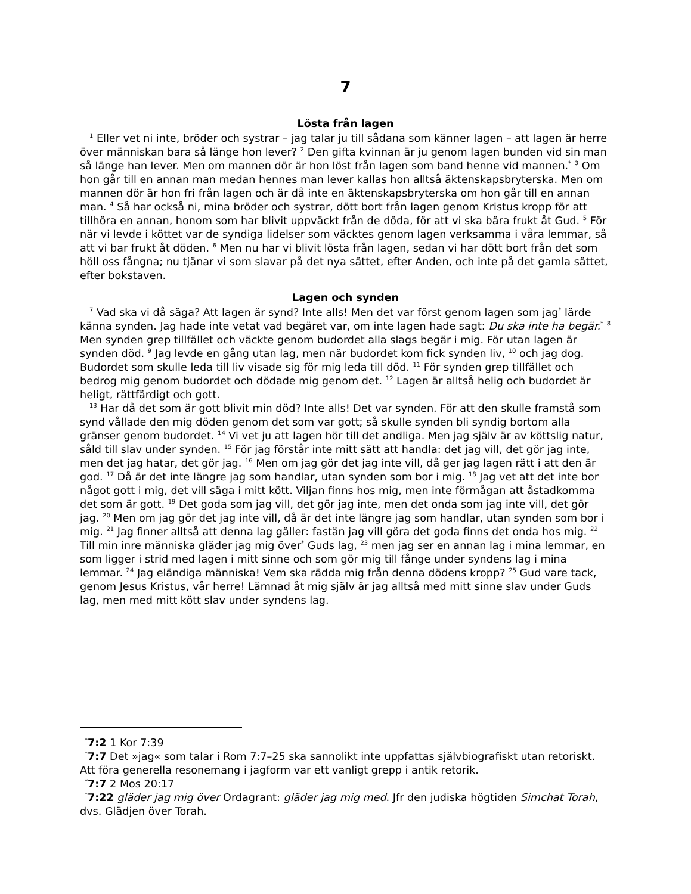7
Lösta från lagen
<sup>1</sup> Eller vet ni inte, bröder och systrar – jag talar ju till sådana som känner lagen – att lagen är herre över människan bara så länge hon lever? <sup>2</sup> Den gifta kvinnan är ju genom lagen bunden vid sin man så länge han lever. Men om mannen dör är hon löst från lagen som band henne vid mannen.<sup>*</sup> <sup>3</sup> Om hon går till en annan man medan hennes man lever kallas hon alltså äktenskapsbryterska. Men om mannen dör är hon fri från lagen och är då inte en äktenskapsbryterska om hon går till en annan man. <sup>4</sup> Så har också ni, mina bröder och systrar, dött bort från lagen genom Kristus kropp för att tillhöra en annan, honom som har blivit uppväckt från de döda, för att vi ska bära frukt åt Gud. <sup>5</sup> För när vi levde i köttet var de syndiga lidelser som väcktes genom lagen verksamma i våra lemmar, så att vi bar frukt åt döden. <sup>6</sup> Men nu har vi blivit lösta från lagen, sedan vi har dött bort från det som höll oss fångna; nu tjänar vi som slavar på det nya sättet, efter Anden, och inte på det gamla sättet, efter bokstaven.
Lagen och synden
<sup>7</sup> Vad ska vi då säga? Att lagen är synd? Inte alls! Men det var först genom lagen som jag<sup>*</sup> lärde känna synden. Jag hade inte vetat vad begäret var, om inte lagen hade sagt: Du ska inte ha begär.<sup>*</sup> <sup>8</sup> Men synden grep tillfället och väckte genom budordet alla slags begär i mig. För utan lagen är synden död. <sup>9</sup> Jag levde en gång utan lag, men när budordet kom fick synden liv, <sup>10</sup> och jag dog. Budordet som skulle leda till liv visade sig för mig leda till död. <sup>11</sup> För synden grep tillfället och bedrog mig genom budordet och dödade mig genom det. <sup>12</sup> Lagen är alltså helig och budordet är heligt, rättfärdigt och gott.
<sup>13</sup> Har då det som är gott blivit min död? Inte alls! Det var synden. För att den skulle framstå som synd vållade den mig döden genom det som var gott; så skulle synden bli syndig bortom alla gränser genom budordet. <sup>14</sup> Vi vet ju att lagen hör till det andliga. Men jag själv är av köttslig natur, såld till slav under synden. <sup>15</sup> För jag förstår inte mitt sätt att handla: det jag vill, det gör jag inte, men det jag hatar, det gör jag. <sup>16</sup> Men om jag gör det jag inte vill, då ger jag lagen rätt i att den är god. <sup>17</sup> Då är det inte längre jag som handlar, utan synden som bor i mig. <sup>18</sup> Jag vet att det inte bor något gott i mig, det vill säga i mitt kött. Viljan finns hos mig, men inte förmågan att åstadkomma det som är gott. <sup>19</sup> Det goda som jag vill, det gör jag inte, men det onda som jag inte vill, det gör jag. <sup>20</sup> Men om jag gör det jag inte vill, då är det inte längre jag som handlar, utan synden som bor i mig. <sup>21</sup> Jag finner alltså att denna lag gäller: fastän jag vill göra det goda finns det onda hos mig. <sup>22</sup> Till min inre människa gläder jag mig över<sup>*</sup> Guds lag, <sup>23</sup> men jag ser en annan lag i mina lemmar, en som ligger i strid med lagen i mitt sinne och som gör mig till fånge under syndens lag i mina lemmar. <sup>24</sup> Jag eländiga människa! Vem ska rädda mig från denna dödens kropp? <sup>25</sup> Gud vare tack, genom Jesus Kristus, vår herre! Lämnad åt mig själv är jag alltså med mitt sinne slav under Guds lag, men med mitt kött slav under syndens lag.
<sup>*</sup> 7:2 1 Kor 7:39
<sup>*</sup> 7:7 Det »jag« som talar i Rom 7:7–25 ska sannolikt inte uppfattas självbiografiskt utan retoriskt. Att föra generella resonemang i jagform var ett vanligt grepp i antik retorik.
<sup>*</sup> 7:7 2 Mos 20:17
<sup>*</sup> 7:22 gläder jag mig över Ordagrant: gläder jag mig med. Jfr den judiska högtiden Simchat Torah, dvs. Glädjen över Torah.